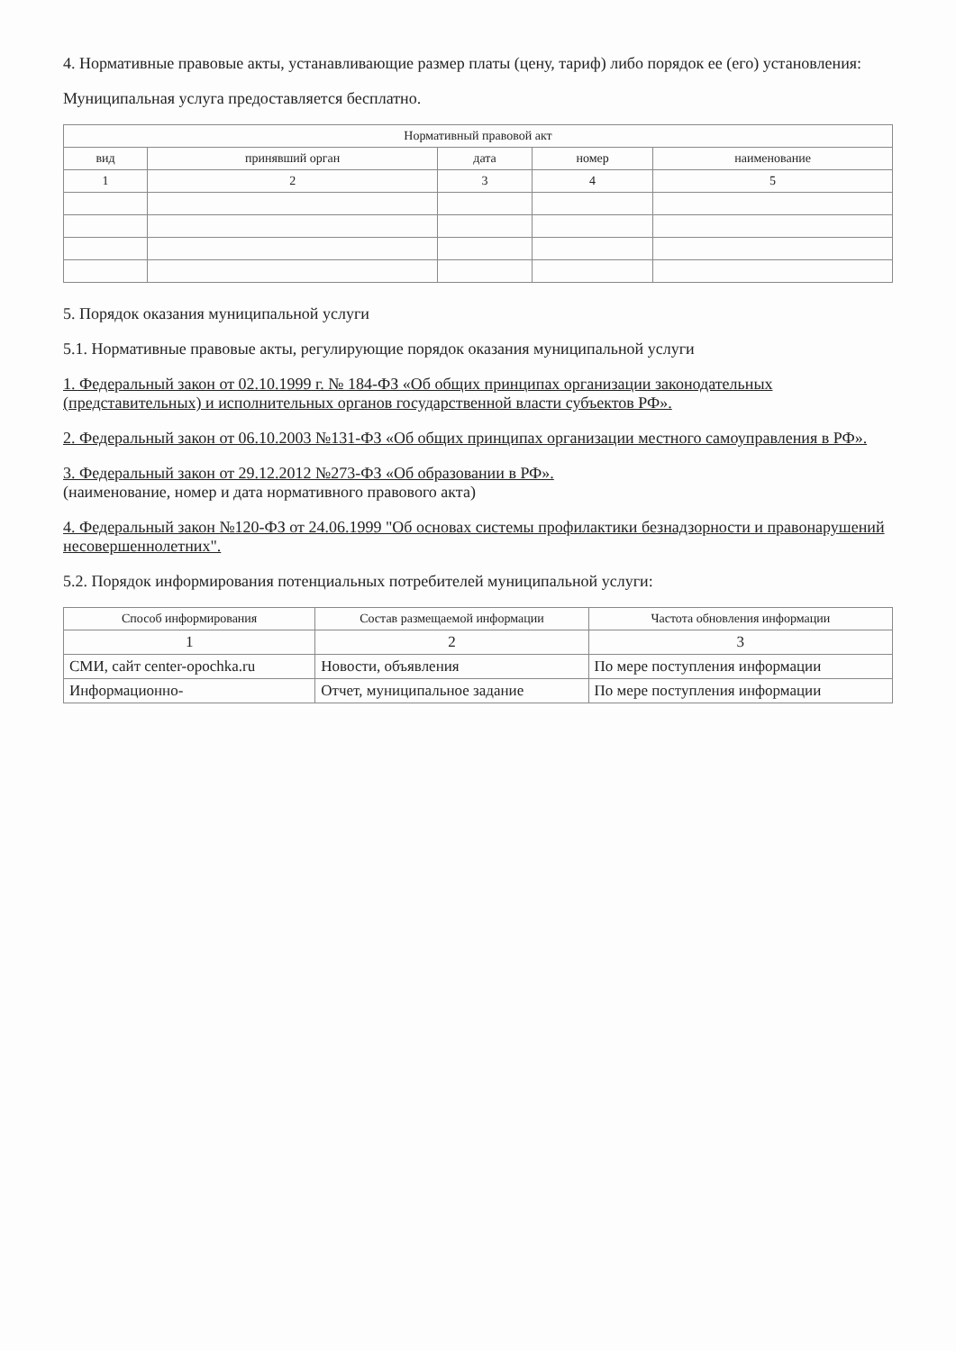4. Нормативные правовые акты, устанавливающие размер платы (цену, тариф) либо порядок ее (его) установления:
Муниципальная услуга предоставляется бесплатно.
| Нормативный правовой акт | | | | |
| --- | --- | --- | --- | --- |
| вид | принявший орган | дата | номер | наименование |
| 1 | 2 | 3 | 4 | 5 |
5. Порядок оказания муниципальной услуги
5.1. Нормативные правовые акты, регулирующие порядок оказания муниципальной услуги
1. Федеральный закон от 02.10.1999 г. № 184-ФЗ «Об общих принципах организации законодательных (представительных) и исполнительных органов государственной власти субъектов РФ».
2. Федеральный закон от 06.10.2003 №131-ФЗ «Об общих принципах организации местного самоуправления в РФ».
3. Федеральный закон от 29.12.2012 №273-ФЗ «Об образовании в РФ».
(наименование, номер и дата нормативного правового акта)
4. Федеральный закон №120-ФЗ от 24.06.1999 "Об основах системы профилактики безнадзорности и правонарушений несовершеннолетних".
5.2. Порядок информирования потенциальных потребителей муниципальной услуги:
| Способ информирования | Состав размещаемой информации | Частота обновления информации |
| --- | --- | --- |
| 1 | 2 | 3 |
| СМИ, сайт center-opochka.ru | Новости, объявления | По мере поступления информации |
| Информационно- | Отчет, муниципальное задание | По мере поступления информации |